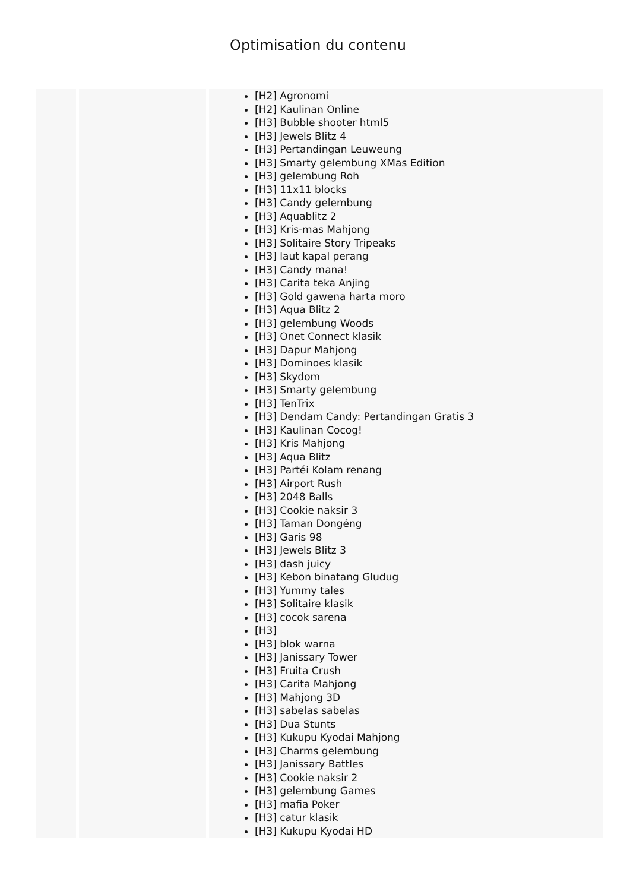Optimisation du contenu
| | | [H2] Agronomi [H2] Kaulinan Online [H3] Bubble shooter html5 [H3] Jewels Blitz 4 [H3] Pertandingan Leuweung [H3] Smarty gelembung XMas Edition [H3] gelembung Roh [H3] 11x11 blocks [H3] Candy gelembung [H3] Aquablitz 2 [H3] Kris-mas Mahjong [H3] Solitaire Story Tripeaks [H3] laut kapal perang [H3] Candy mana! [H3] Carita teka Anjing [H3] Gold gawena harta moro [H3] Aqua Blitz 2 [H3] gelembung Woods [H3] Onet Connect klasik [H3] Dapur Mahjong [H3] Dominoes klasik [H3] Skydom [H3] Smarty gelembung [H3] TenTrix [H3] Dendam Candy: Pertandingan Gratis 3 [H3] Kaulinan Cocog! [H3] Kris Mahjong [H3] Aqua Blitz [H3] Partéi Kolam renang [H3] Airport Rush [H3] 2048 Balls [H3] Cookie naksir 3 [H3] Taman Dongéng [H3] Garis 98 [H3] Jewels Blitz 3 [H3] dash juicy [H3] Kebon binatang Gludug [H3] Yummy tales [H3] Solitaire klasik [H3] cocok sarena [H3] [H3] blok warna [H3] Janissary Tower [H3] Fruita Crush [H3] Carita Mahjong [H3] Mahjong 3D [H3] sabelas sabelas [H3] Dua Stunts [H3] Kukupu Kyodai Mahjong [H3] Charms gelembung [H3] Janissary Battles [H3] Cookie naksir 2 [H3] gelembung Games [H3] mafia Poker [H3] catur klasik [H3] Kukupu Kyodai HD |